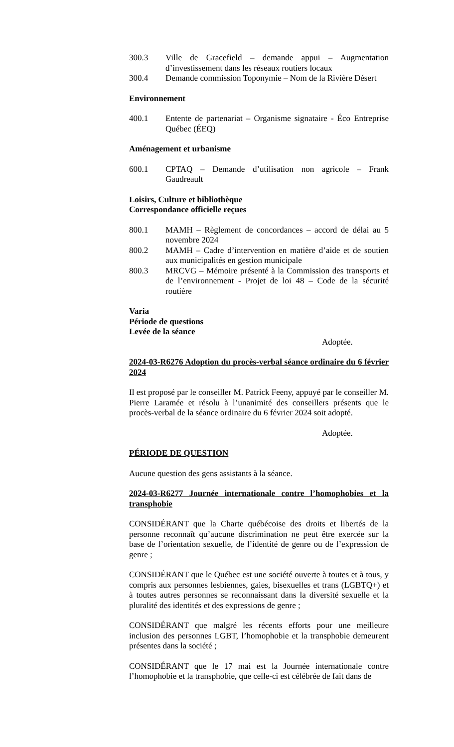300.3 Ville de Gracefield – demande appui – Augmentation d’investissement dans les réseaux routiers locaux
300.4 Demande commission Toponymie – Nom de la Rivière Désert
Environnement
400.1 Entente de partenariat – Organisme signataire - Éco Entreprise Québec (ÉEQ)
Aménagement et urbanisme
600.1 CPTAQ – Demande d’utilisation non agricole – Frank Gaudreault
Loisirs, Culture et bibliothèque
Correspondance officielle reçues
800.1 MAMH – Règlement de concordances – accord de délai au 5 novembre 2024
800.2 MAMH – Cadre d’intervention en matière d’aide et de soutien aux municipalités en gestion municipale
800.3 MRCVG – Mémoire présenté à la Commission des transports et de l’environnement - Projet de loi 48 – Code de la sécurité routière
Varia
Période de questions
Levée de la séance
Adoptée.
2024-03-R6276 Adoption du procès-verbal séance ordinaire du 6 février 2024
Il est proposé par le conseiller M. Patrick Feeny, appuyé par le conseiller M. Pierre Laramée et résolu à l’unanimité des conseillers présents que le procès-verbal de la séance ordinaire du 6 février 2024 soit adopté.
Adoptée.
PÉRIODE DE QUESTION
Aucune question des gens assistants à la séance.
2024-03-R6277 Journée internationale contre l’homophobies et la transphobie
CONSIDÉRANT que la Charte québécoise des droits et libertés de la personne reconnaît qu’aucune discrimination ne peut être exercée sur la base de l’orientation sexuelle, de l’identité de genre ou de l’expression de genre ;
CONSIDÉRANT que le Québec est une société ouverte à toutes et à tous, y compris aux personnes lesbiennes, gaies, bisexuelles et trans (LGBTQ+) et à toutes autres personnes se reconnaissant dans la diversité sexuelle et la pluralité des identités et des expressions de genre ;
CONSIDÉRANT que malgré les récents efforts pour une meilleure inclusion des personnes LGBT, l’homophobie et la transphobie demeurent présentes dans la société ;
CONSIDÉRANT que le 17 mai est la Journée internationale contre l’homophobie et la transphobie, que celle-ci est célébrée de fait dans de